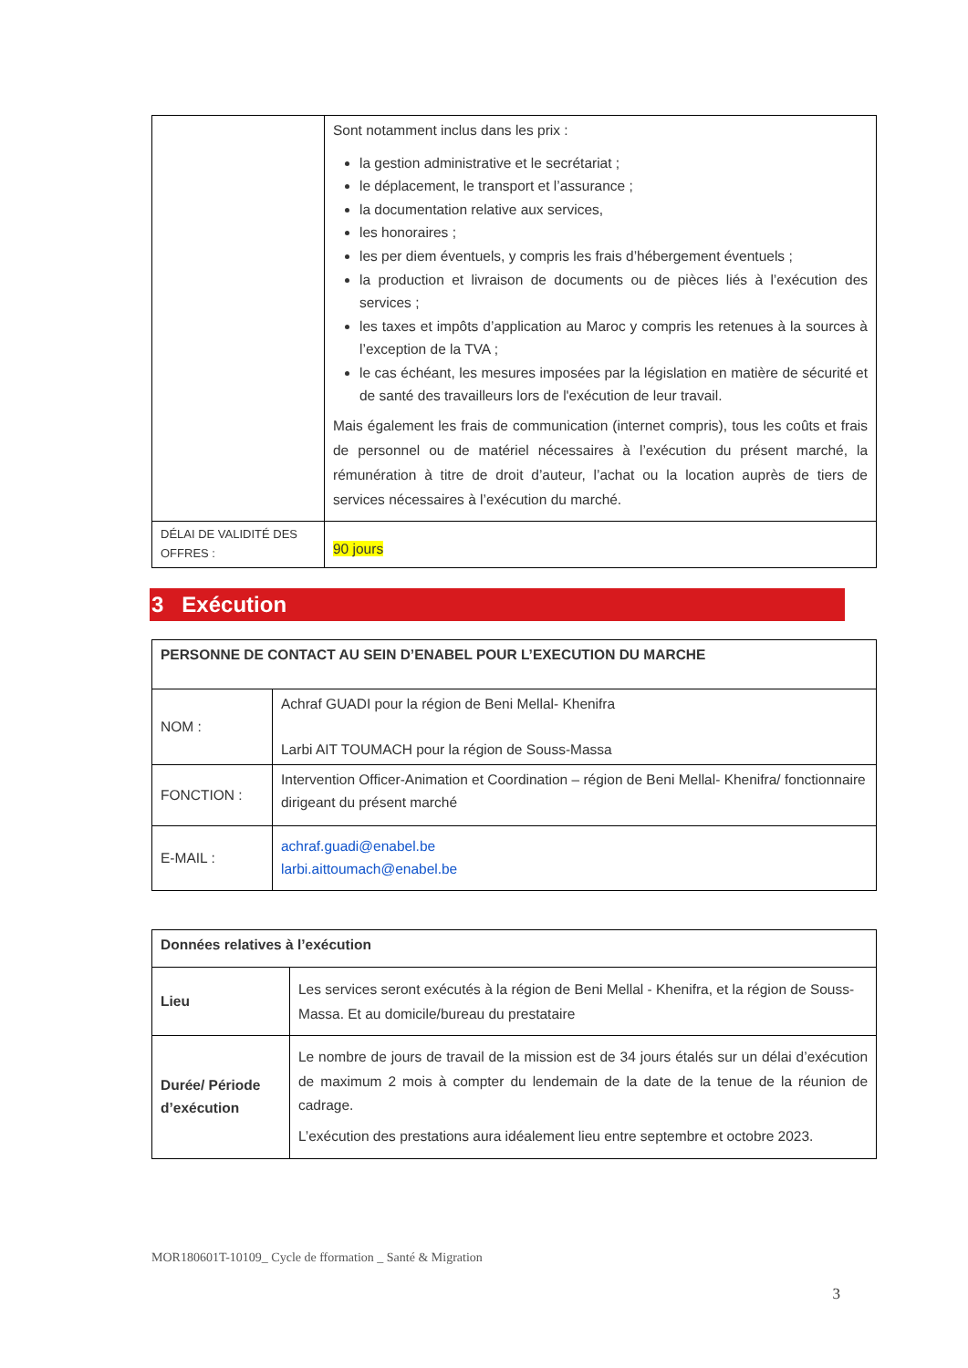| | Sont notamment inclus dans les prix : la gestion administrative et le secrétariat ; le déplacement, le transport et l’assurance ; la documentation relative aux services, les honoraires ; les per diem éventuels, y compris les frais d’hébergement éventuels ; la production et livraison de documents ou de pièces liés à l’exécution des services ; les taxes et impôts d’application au Maroc y compris les retenues à la sources à l’exception de la TVA ; le cas échéant, les mesures imposées par la législation en matière de sécurité et de santé des travailleurs lors de l'exécution de leur travail. Mais également les frais de communication (internet compris), tous les coûts et frais de personnel ou de matériel nécessaires à l’exécution du présent marché, la rémunération à titre de droit d’auteur, l’achat ou la location auprès de tiers de services nécessaires à l’exécution du marché. |
| DÉLAI DE VALIDITÉ DES OFFRES : | 90 jours |
3 Exécution
| PERSONNE DE CONTACT AU SEIN D’ENABEL POUR L’EXECUTION DU MARCHE | |
| NOM : | Achraf GUADI pour la région de Beni Mellal- Khenifra Larbi AIT TOUMACH pour la région de Souss-Massa |
| FONCTION : | Intervention Officer-Animation et Coordination – région de Beni Mellal- Khenifra/ fonctionnaire dirigeant du présent marché |
| E-MAIL : | achraf.guadi@enabel.be larbi.aittoumach@enabel.be |
| Données relatives à l’exécution | |
| Lieu | Les services seront exécutés à la région de Beni Mellal - Khenifra, et la région de Souss-Massa. Et au domicile/bureau du prestataire |
| Durée/ Période d’exécution | Le nombre de jours de travail de la mission est de 34 jours étalés sur un délai d’exécution de maximum 2 mois à compter du lendemain de la date de la tenue de la réunion de cadrage. L’exécution des prestations aura idéalement lieu entre septembre et octobre 2023. |
MOR180601T-10109_ Cycle de fformation _ Santé & Migration
3